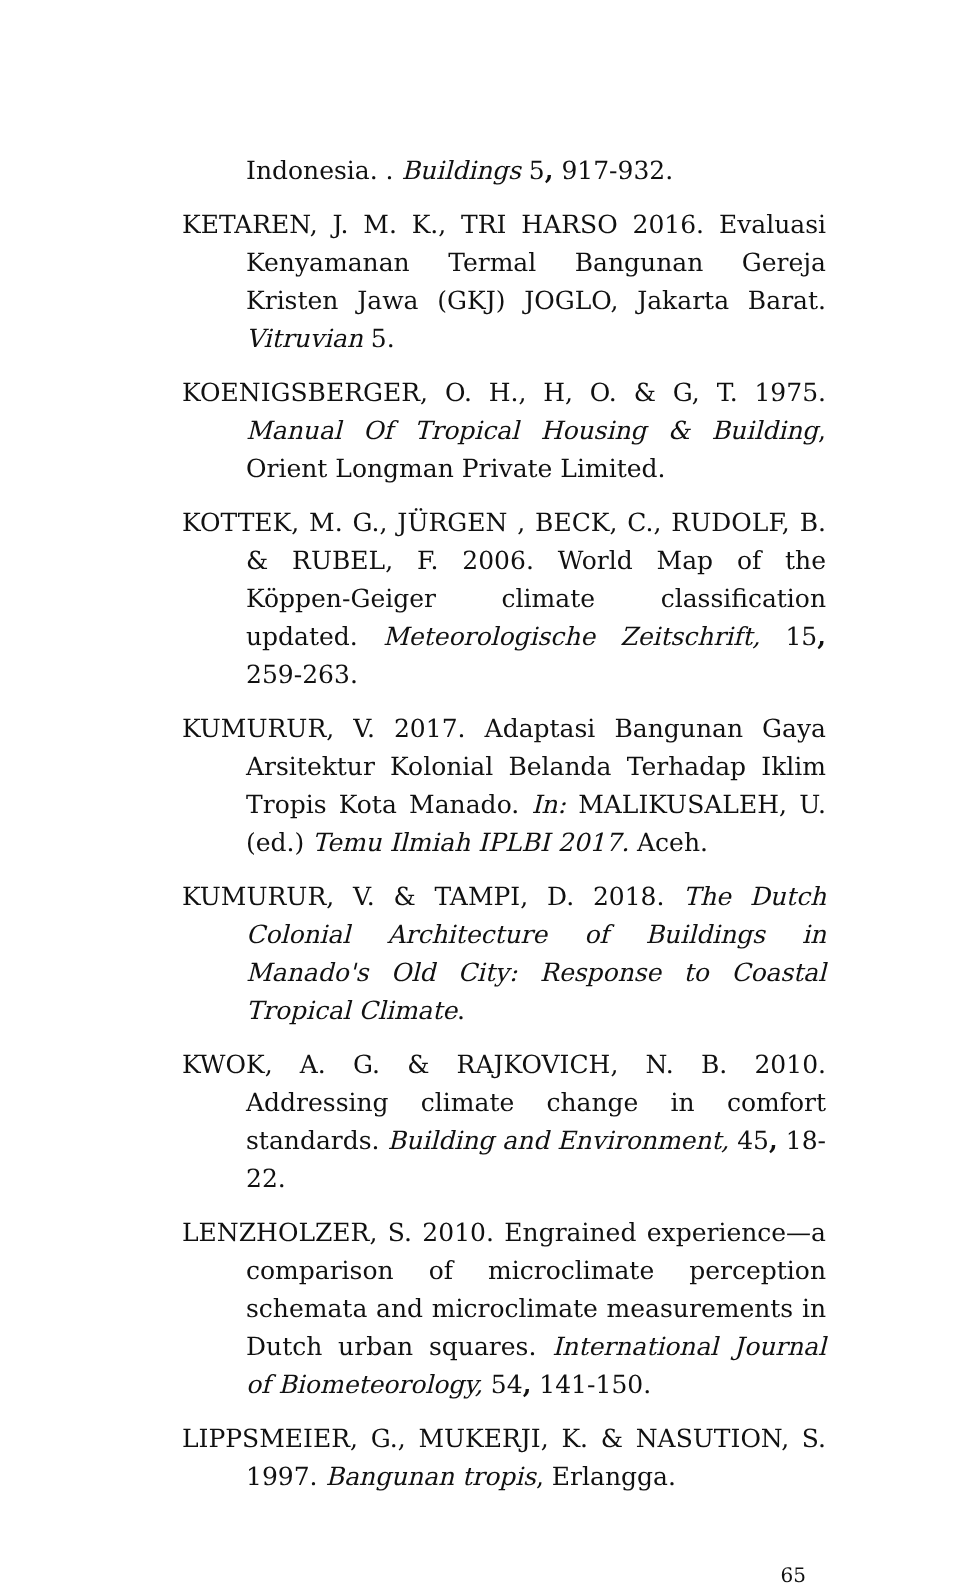Indonesia. . Buildings 5, 917-932.
KETAREN, J. M. K., TRI HARSO 2016. Evaluasi Kenyamanan Termal Bangunan Gereja Kristen Jawa (GKJ) JOGLO, Jakarta Barat. Vitruvian 5.
KOENIGSBERGER, O. H., H, O. & G, T. 1975. Manual Of Tropical Housing & Building, Orient Longman Private Limited.
KOTTEK, M. G., JÜRGEN , BECK, C., RUDOLF, B. & RUBEL, F. 2006. World Map of the Köppen-Geiger climate classification updated. Meteorologische Zeitschrift, 15, 259-263.
KUMURUR, V. 2017. Adaptasi Bangunan Gaya Arsitektur Kolonial Belanda Terhadap Iklim Tropis Kota Manado. In: MALIKUSALEH, U. (ed.) Temu Ilmiah IPLBI 2017. Aceh.
KUMURUR, V. & TAMPI, D. 2018. The Dutch Colonial Architecture of Buildings in Manado's Old City: Response to Coastal Tropical Climate.
KWOK, A. G. & RAJKOVICH, N. B. 2010. Addressing climate change in comfort standards. Building and Environment, 45, 18-22.
LENZHOLZER, S. 2010. Engrained experience—a comparison of microclimate perception schemata and microclimate measurements in Dutch urban squares. International Journal of Biometeorology, 54, 141-150.
LIPPSMEIER, G., MUKERJI, K. & NASUTION, S. 1997. Bangunan tropis, Erlangga.
65